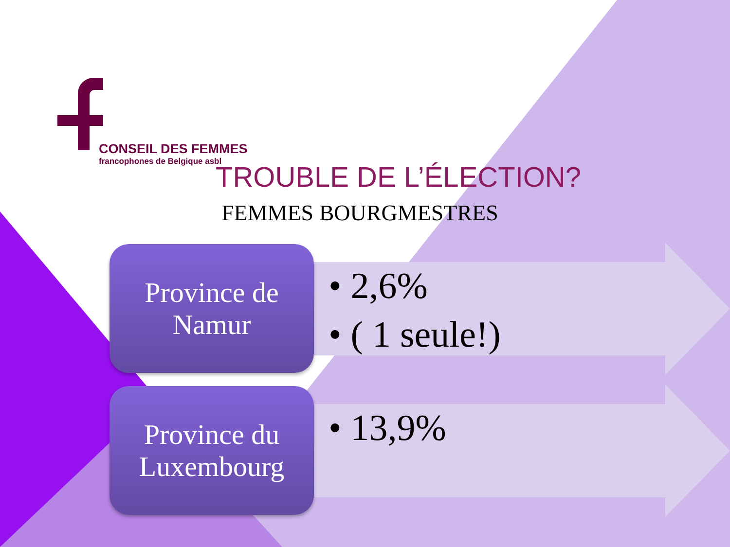CONSEIL DES FEMMES
francophones de Belgique asbl
TROUBLE DE L’ÉLECTION?
FEMMES BOURGMESTRES
Province de
Namur
• 2,6%
• ( 1 seule!)
Province du
Luxembourg
• 13,9%